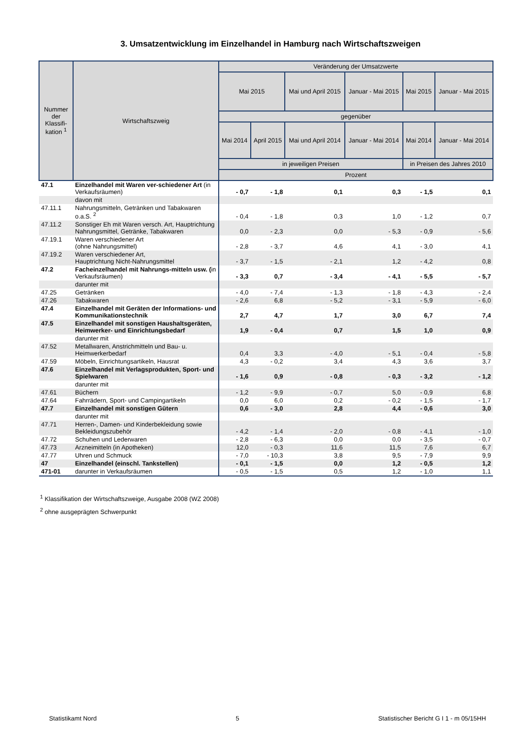3. Umsatzentwicklung im Einzelhandel in Hamburg nach Wirtschaftszweigen
| Nummer der Klassifi-kation <sup>1</sup> | Wirtschaftszweig | Veränderung der Umsatzwerte | | | | | |
| --- | --- | --- | --- | --- | --- | --- | --- |
| | | Mai 2015 | | Mai und April 2015 | Januar - Mai 2015 | Mai 2015 | Januar - Mai 2015 |
| | | gegenüber | | | | | |
| | | Mai 2014 | April 2015 | Mai und April 2014 | Januar - Mai 2014 | Mai 2014 | Januar - Mai 2014 |
| | | in jeweiligen Preisen | | | | in Preisen des Jahres 2010 | |
| | | Prozent | | | | | |
| 47.1 | Einzelhandel mit Waren ver-schiedener Art (in Verkaufsräumen) | - 0,7 | - 1,8 | 0,1 | 0,3 | - 1,5 | 0,1 |
| | davon mit | | | | | | |
| 47.11.1 | Nahrungsmitteln, Getränken und Tabakwaren o.a.S. <sup>2</sup> | - 0,4 | - 1,8 | 0,3 | 1,0 | - 1,2 | 0,7 |
| 47.11.2 | Sonstiger Eh mit Waren versch. Art, Hauptrichtung Nahrungsmittel, Getränke, Tabakwaren | 0,0 | - 2,3 | 0,0 | - 5,3 | - 0,9 | - 5,6 |
| 47.19.1 | Waren verschiedener Art (ohne Nahrungsmittel) | - 2,8 | - 3,7 | 4,6 | 4,1 | - 3,0 | 4,1 |
| 47.19.2 | Waren verschiedener Art, Hauptrichtung Nicht-Nahrungsmittel | - 3,7 | - 1,5 | - 2,1 | 1,2 | - 4,2 | 0,8 |
| 47.2 | Facheinzelhandel mit Nahrungs-mitteln usw. ( in Verkaufsräumen) | - 3,3 | 0,7 | - 3,4 | - 4,1 | - 5,5 | - 5,7 |
| | darunter mit | | | | | | |
| 47.25 | Getränken | - 4,0 | - 7,4 | - 1,3 | - 1,8 | - 4,3 | - 2,4 |
| 47.26 | Tabakwaren | - 2,6 | 6,8 | - 5,2 | - 3,1 | - 5,9 | - 6,0 |
| 47.4 | Einzelhandel mit Geräten der Informations- und Kommunikationstechnik | 2,7 | 4,7 | 1,7 | 3,0 | 6,7 | 7,4 |
| 47.5 | Einzelhandel mit sonstigen Haushaltsgeräten, Heimwerker- und Einrichtungsbedarf | 1,9 | - 0,4 | 0,7 | 1,5 | 1,0 | 0,9 |
| | darunter mit | | | | | | |
| 47.52 | Metallwaren, Anstrichmitteln und Bau- u. Heimwerkerbedarf | 0,4 | 3,3 | - 4,0 | - 5,1 | - 0,4 | - 5,8 |
| 47.59 | Möbeln, Einrichtungsartikeln, Hausrat | 4,3 | - 0,2 | 3,4 | 4,3 | 3,6 | 3,7 |
| 47.6 | Einzelhandel mit Verlagsprodukten, Sport- und Spielwaren | - 1,6 | 0,9 | - 0,8 | - 0,3 | - 3,2 | - 1,2 |
| | darunter mit | | | | | | |
| 47.61 | Büchern | - 1,2 | - 9,9 | - 0,7 | 5,0 | - 0,9 | 6,8 |
| 47.64 | Fahrrädern, Sport- und Campingartikeln | 0,0 | 6,0 | 0,2 | - 0,2 | - 1,5 | - 1,7 |
| 47.7 | Einzelhandel mit sonstigen Gütern | 0,6 | - 3,0 | 2,8 | 4,4 | - 0,6 | 3,0 |
| | darunter mit | | | | | | |
| 47.71 | Herren-, Damen- und Kinderbekleidung sowie Bekleidungszubehör | - 4,2 | - 1,4 | - 2,0 | - 0,8 | - 4,1 | - 1,0 |
| 47.72 | Schuhen und Lederwaren | - 2,8 | - 6,3 | 0,0 | 0,0 | - 3,5 | - 0,7 |
| 47.73 | Arzneimitteln (in Apotheken) | 12,0 | - 0,3 | 11,6 | 11,5 | 7,6 | 6,7 |
| 47.77 | Uhren und Schmuck | - 7,0 | - 10,3 | 3,8 | 9,5 | - 7,9 | 9,9 |
| 47 | Einzelhandel (einschl. Tankstellen) | - 0,1 | - 1,5 | 0,0 | 1,2 | - 0,5 | 1,2 |
| 471-01 | darunter in Verkaufsräumen | - 0,5 | - 1,5 | 0,5 | 1,2 | - 1,0 | 1,1 |
<sup>1</sup> Klassifikation der Wirtschaftszweige, Ausgabe 2008 (WZ 2008)
<sup>2</sup> ohne ausgeprägten Schwerpunkt
Statistikamt Nord 5 Statistischer Bericht G I 1 - m 05/15HH